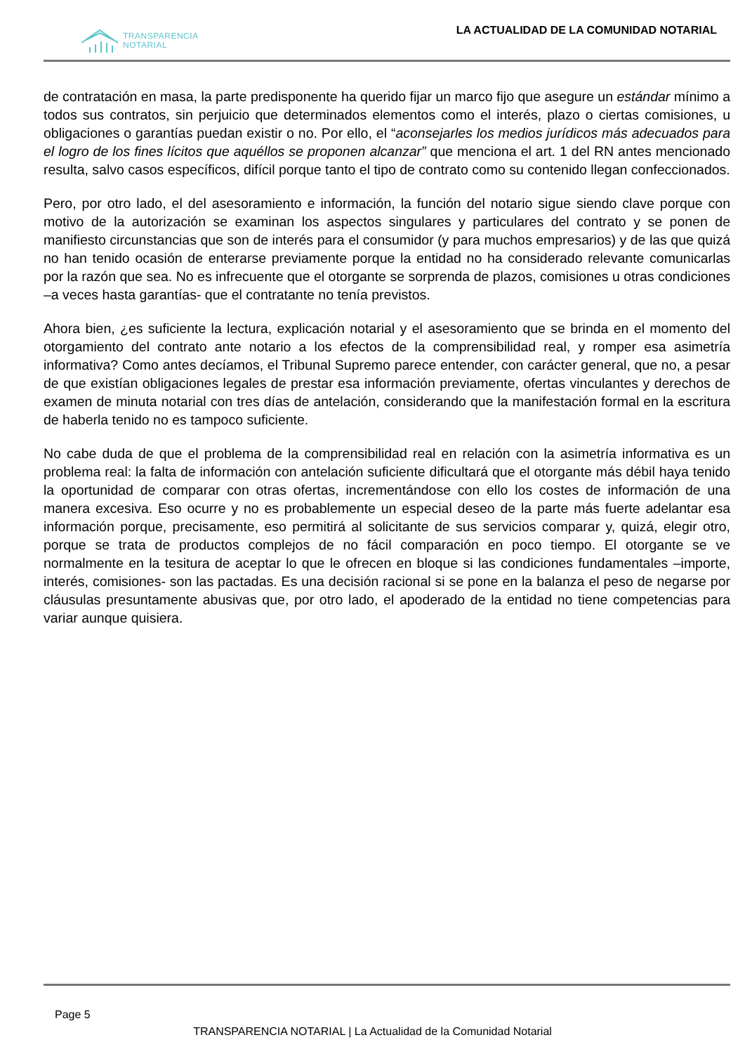TRANSPARENCIA
NOTARIAL
LA ACTUALIDAD DE LA COMUNIDAD NOTARIAL
de contratación en masa, la parte predisponente ha querido fijar un marco fijo que asegure un estándar mínimo a todos sus contratos, sin perjuicio que determinados elementos como el interés, plazo o ciertas comisiones, u obligaciones o garantías puedan existir o no. Por ello, el “aconsejarles los medios jurídicos más adecuados para el logro de los fines lícitos que aquéllos se proponen alcanzar” que menciona el art. 1 del RN antes mencionado resulta, salvo casos específicos, difícil porque tanto el tipo de contrato como su contenido llegan confeccionados.
Pero, por otro lado, el del asesoramiento e información, la función del notario sigue siendo clave porque con motivo de la autorización se examinan los aspectos singulares y particulares del contrato y se ponen de manifiesto circunstancias que son de interés para el consumidor (y para muchos empresarios) y de las que quizá no han tenido ocasión de enterarse previamente porque la entidad no ha considerado relevante comunicarlas por la razón que sea. No es infrecuente que el otorgante se sorprenda de plazos, comisiones u otras condiciones –a veces hasta garantías- que el contratante no tenía previstos.
Ahora bien, ¿es suficiente la lectura, explicación notarial y el asesoramiento que se brinda en el momento del otorgamiento del contrato ante notario a los efectos de la comprensibilidad real, y romper esa asimetría informativa? Como antes decíamos, el Tribunal Supremo parece entender, con carácter general, que no, a pesar de que existían obligaciones legales de prestar esa información previamente, ofertas vinculantes y derechos de examen de minuta notarial con tres días de antelación, considerando que la manifestación formal en la escritura de haberla tenido no es tampoco suficiente.
No cabe duda de que el problema de la comprensibilidad real en relación con la asimetría informativa es un problema real: la falta de información con antelación suficiente dificultará que el otorgante más débil haya tenido la oportunidad de comparar con otras ofertas, incrementándose con ello los costes de información de una manera excesiva. Eso ocurre y no es probablemente un especial deseo de la parte más fuerte adelantar esa información porque, precisamente, eso permitirá al solicitante de sus servicios comparar y, quizá, elegir otro, porque se trata de productos complejos de no fácil comparación en poco tiempo. El otorgante se ve normalmente en la tesitura de aceptar lo que le ofrecen en bloque si las condiciones fundamentales –importe, interés, comisiones- son las pactadas. Es una decisión racional si se pone en la balanza el peso de negarse por cláusulas presuntamente abusivas que, por otro lado, el apoderado de la entidad no tiene competencias para variar aunque quisiera.
Page 5
TRANSPARENCIA NOTARIAL | La Actualidad de la Comunidad Notarial